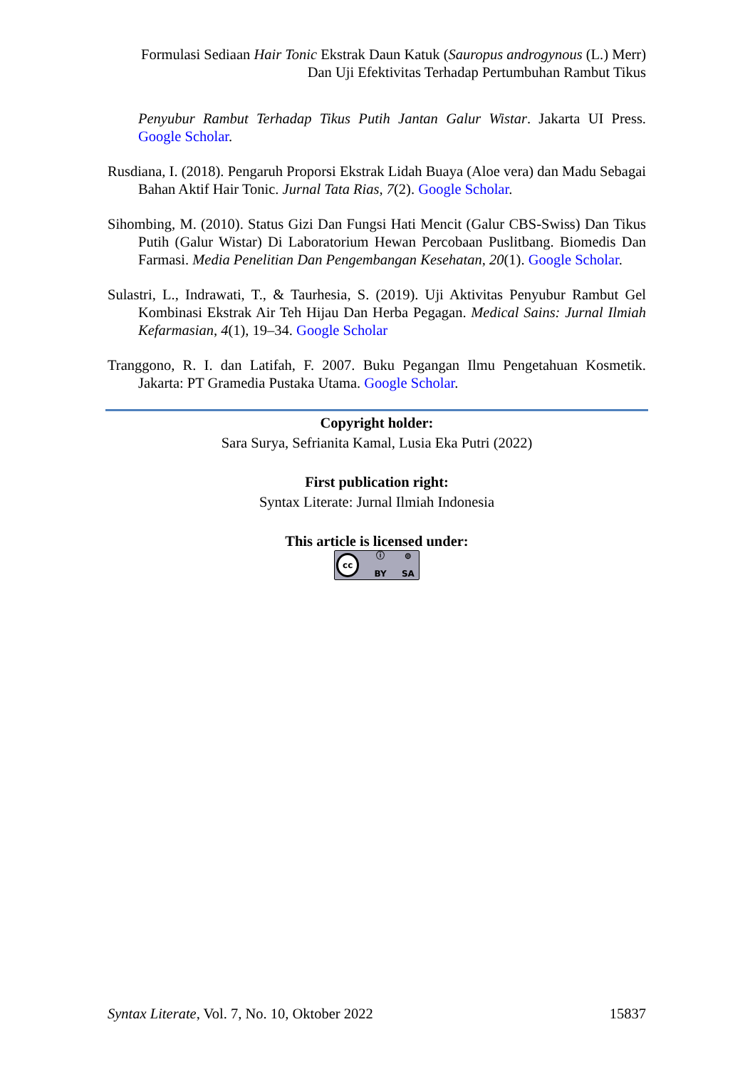Formulasi Sediaan Hair Tonic Ekstrak Daun Katuk (Sauropus androgynous (L.) Merr)
Dan Uji Efektivitas Terhadap Pertumbuhan Rambut Tikus
Penyubur Rambut Terhadap Tikus Putih Jantan Galur Wistar. Jakarta UI Press. Google Scholar.
Rusdiana, I. (2018). Pengaruh Proporsi Ekstrak Lidah Buaya (Aloe vera) dan Madu Sebagai Bahan Aktif Hair Tonic. Jurnal Tata Rias, 7(2). Google Scholar.
Sihombing, M. (2010). Status Gizi Dan Fungsi Hati Mencit (Galur CBS-Swiss) Dan Tikus Putih (Galur Wistar) Di Laboratorium Hewan Percobaan Puslitbang. Biomedis Dan Farmasi. Media Penelitian Dan Pengembangan Kesehatan, 20(1). Google Scholar.
Sulastri, L., Indrawati, T., & Taurhesia, S. (2019). Uji Aktivitas Penyubur Rambut Gel Kombinasi Ekstrak Air Teh Hijau Dan Herba Pegagan. Medical Sains: Jurnal Ilmiah Kefarmasian, 4(1), 19–34. Google Scholar
Tranggono, R. I. dan Latifah, F. 2007. Buku Pegangan Ilmu Pengetahuan Kosmetik. Jakarta: PT Gramedia Pustaka Utama. Google Scholar.
Copyright holder:
Sara Surya, Sefrianita Kamal, Lusia Eka Putri (2022)
First publication right:
Syntax Literate: Jurnal Ilmiah Indonesia
This article is licensed under:
cc ⓘ BY ⊚ SA
Syntax Literate, Vol. 7, No. 10, Oktober 2022 15837